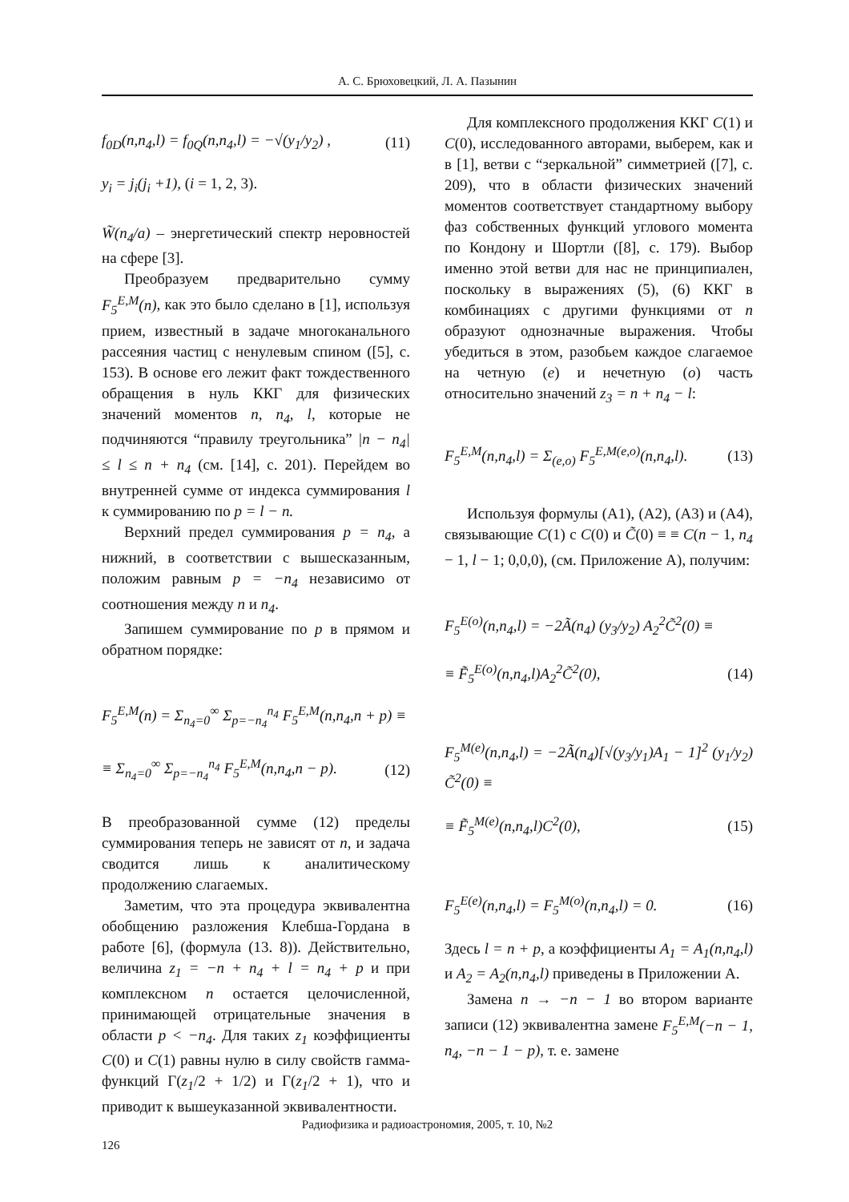А. С. Брюховецкий, Л. А. Пазынин
f<sub>0D</sub>(n,n<sub>4</sub>,l) = f<sub>0Q</sub>(n,n<sub>4</sub>,l) = −√(y<sub>1</sub>/y<sub>2</sub>) , (11)
y<sub>i</sub> = j<sub>i</sub>(j<sub>i</sub> +1), (i = 1, 2, 3).
W̃(n<sub>4</sub>/a) – энергетический спектр неровностей на сфере [3].
Преобразуем предварительно сумму F<sub>5</sub><sup>E,M</sup>(n), как это было сделано в [1], используя прием, известный в задаче многоканального рассеяния частиц с ненулевым спином ([5], с. 153). В основе его лежит факт тождественного обращения в нуль ККГ для физических значений моментов n, n<sub>4</sub>, l, которые не подчиняются “правилу треугольника” |n − n<sub>4</sub>| ≤ l ≤ n + n<sub>4</sub> (см. [14], с. 201). Перейдем во внутренней сумме от индекса суммирования l к суммированию по p = l − n.
Верхний предел суммирования p = n<sub>4</sub>, а нижний, в соответствии с вышесказанным, положим равным p = −n<sub>4</sub> независимо от соотношения между n и n<sub>4</sub>.
Запишем суммирование по p в прямом и обратном порядке:
F<sub>5</sub><sup>E,M</sup>(n) = Σ<sub>n<sub>4</sub>=0</sub><sup>∞</sup> Σ<sub>p=−n<sub>4</sub></sub><sup>n<sub>4</sub></sup> F<sub>5</sub><sup>E,M</sup>(n,n<sub>4</sub>,n + p) ≡
≡ Σ<sub>n<sub>4</sub>=0</sub><sup>∞</sup> Σ<sub>p=−n<sub>4</sub></sub><sup>n<sub>4</sub></sup> F<sub>5</sub><sup>E,M</sup>(n,n<sub>4</sub>,n − p). (12)
В преобразованной сумме (12) пределы суммирования теперь не зависят от n, и задача сводится лишь к аналитическому продолжению слагаемых.
Заметим, что эта процедура эквивалентна обобщению разложения Клебша-Гордана в работе [6], (формула (13. 8)). Действительно, величина z<sub>1</sub> = −n + n<sub>4</sub> + l = n<sub>4</sub> + p и при комплексном n остается целочисленной, принимающей отрицательные значения в области p < −n<sub>4</sub>. Для таких z<sub>1</sub> коэффициенты C(0) и C(1) равны нулю в силу свойств гамма-функций Γ(z<sub>1</sub>/2 + 1/2) и Γ(z<sub>1</sub>/2 + 1), что и приводит к вышеуказанной эквивалентности.
Для комплексного продолжения ККГ C(1) и C(0), исследованного авторами, выберем, как и в [1], ветви с “зеркальной” симметрией ([7], с. 209), что в области физических значений моментов соответствует стандартному выбору фаз собственных функций углового момента по Кондону и Шортли ([8], с. 179). Выбор именно этой ветви для нас не принципиален, поскольку в выражениях (5), (6) ККГ в комбинациях с другими функциями от n образуют однозначные выражения. Чтобы убедиться в этом, разобьем каждое слагаемое на четную (e) и нечетную (o) часть относительно значений z<sub>3</sub> = n + n<sub>4</sub> − l:
F<sub>5</sub><sup>E,M</sup>(n,n<sub>4</sub>,l) = Σ<sub>(e,o)</sub> F<sub>5</sub><sup>E,M(e,o)</sup>(n,n<sub>4</sub>,l). (13)
Используя формулы (А1), (А2), (А3) и (А4), связывающие C(1) с C(0) и C̃(0) ≡ ≡ C(n − 1, n<sub>4</sub> − 1, l − 1; 0,0,0), (см. Приложение А), получим:
F<sub>5</sub><sup>E(o)</sup>(n,n<sub>4</sub>,l) = −2Ã(n<sub>4</sub>) (y<sub>3</sub>/y<sub>2</sub>) A<sub>2</sub><sup>2</sup>C̃<sup>2</sup>(0) ≡
≡ F̃<sub>5</sub><sup>E(o)</sup>(n,n<sub>4</sub>,l)A<sub>2</sub><sup>2</sup>C̃<sup>2</sup>(0), (14)
F<sub>5</sub><sup>M(e)</sup>(n,n<sub>4</sub>,l) = −2Ã(n<sub>4</sub>)[√(y<sub>3</sub>/y<sub>1</sub>)A<sub>1</sub> − 1]<sup>2</sup> (y<sub>1</sub>/y<sub>2</sub>) C̃<sup>2</sup>(0) ≡
≡ F̃<sub>5</sub><sup>M(e)</sup>(n,n<sub>4</sub>,l)C<sup>2</sup>(0), (15)
F<sub>5</sub><sup>E(e)</sup>(n,n<sub>4</sub>,l) = F<sub>5</sub><sup>M(o)</sup>(n,n<sub>4</sub>,l) = 0. (16)
Здесь l = n + p, а коэффициенты A<sub>1</sub> = A<sub>1</sub>(n,n<sub>4</sub>,l) и A<sub>2</sub> = A<sub>2</sub>(n,n<sub>4</sub>,l) приведены в Приложении А.
Замена n → −n − 1 во втором варианте записи (12) эквивалентна замене F<sub>5</sub><sup>E,M</sup>(−n − 1, n<sub>4</sub>, −n − 1 − p), т. е. замене
Радиофизика и радиоастрономия, 2005, т. 10, №2
126